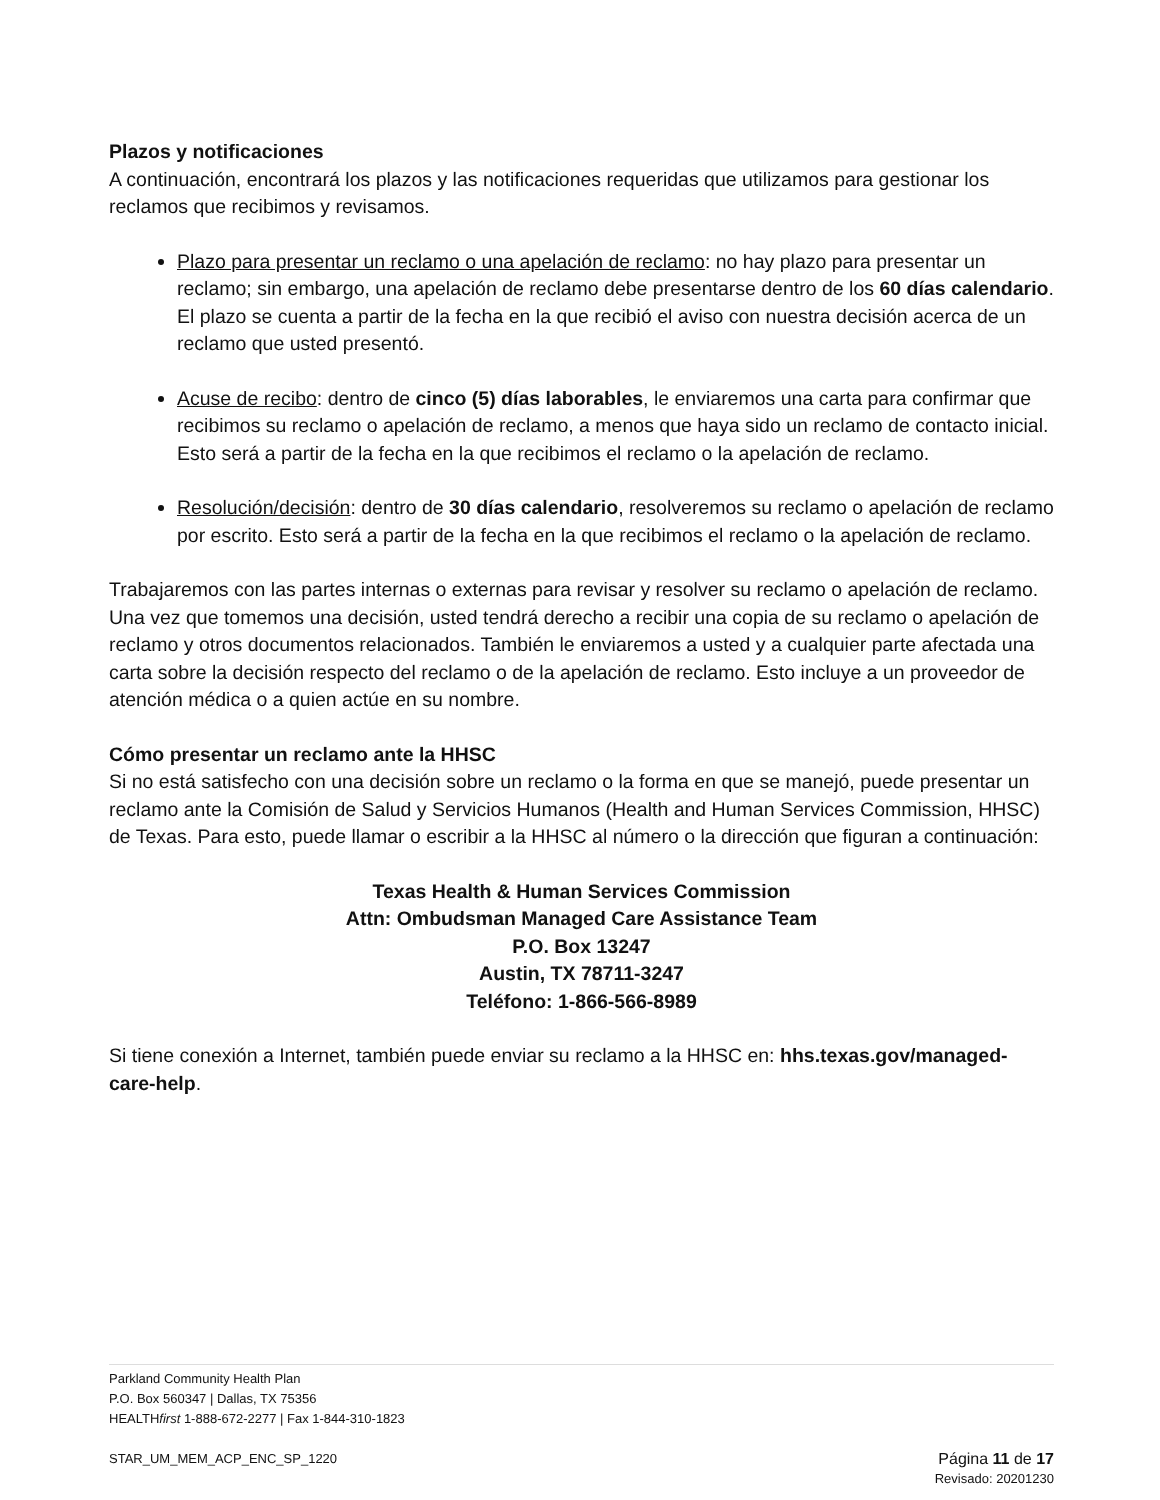Plazos y notificaciones
A continuación, encontrará los plazos y las notificaciones requeridas que utilizamos para gestionar los reclamos que recibimos y revisamos.
Plazo para presentar un reclamo o una apelación de reclamo: no hay plazo para presentar un reclamo; sin embargo, una apelación de reclamo debe presentarse dentro de los 60 días calendario. El plazo se cuenta a partir de la fecha en la que recibió el aviso con nuestra decisión acerca de un reclamo que usted presentó.
Acuse de recibo: dentro de cinco (5) días laborables, le enviaremos una carta para confirmar que recibimos su reclamo o apelación de reclamo, a menos que haya sido un reclamo de contacto inicial. Esto será a partir de la fecha en la que recibimos el reclamo o la apelación de reclamo.
Resolución/decisión: dentro de 30 días calendario, resolveremos su reclamo o apelación de reclamo por escrito. Esto será a partir de la fecha en la que recibimos el reclamo o la apelación de reclamo.
Trabajaremos con las partes internas o externas para revisar y resolver su reclamo o apelación de reclamo. Una vez que tomemos una decisión, usted tendrá derecho a recibir una copia de su reclamo o apelación de reclamo y otros documentos relacionados. También le enviaremos a usted y a cualquier parte afectada una carta sobre la decisión respecto del reclamo o de la apelación de reclamo. Esto incluye a un proveedor de atención médica o a quien actúe en su nombre.
Cómo presentar un reclamo ante la HHSC
Si no está satisfecho con una decisión sobre un reclamo o la forma en que se manejó, puede presentar un reclamo ante la Comisión de Salud y Servicios Humanos (Health and Human Services Commission, HHSC) de Texas. Para esto, puede llamar o escribir a la HHSC al número o la dirección que figuran a continuación:
Texas Health & Human Services Commission
Attn: Ombudsman Managed Care Assistance Team
P.O. Box 13247
Austin, TX 78711-3247
Teléfono: 1-866-566-8989
Si tiene conexión a Internet, también puede enviar su reclamo a la HHSC en: hhs.texas.gov/managed-care-help.
Parkland Community Health Plan
P.O. Box 560347 | Dallas, TX 75356
HEALTHfirst 1-888-672-2277 | Fax 1-844-310-1823
STAR_UM_MEM_ACP_ENC_SP_1220 Página 11 de 17
Revisado: 20201230